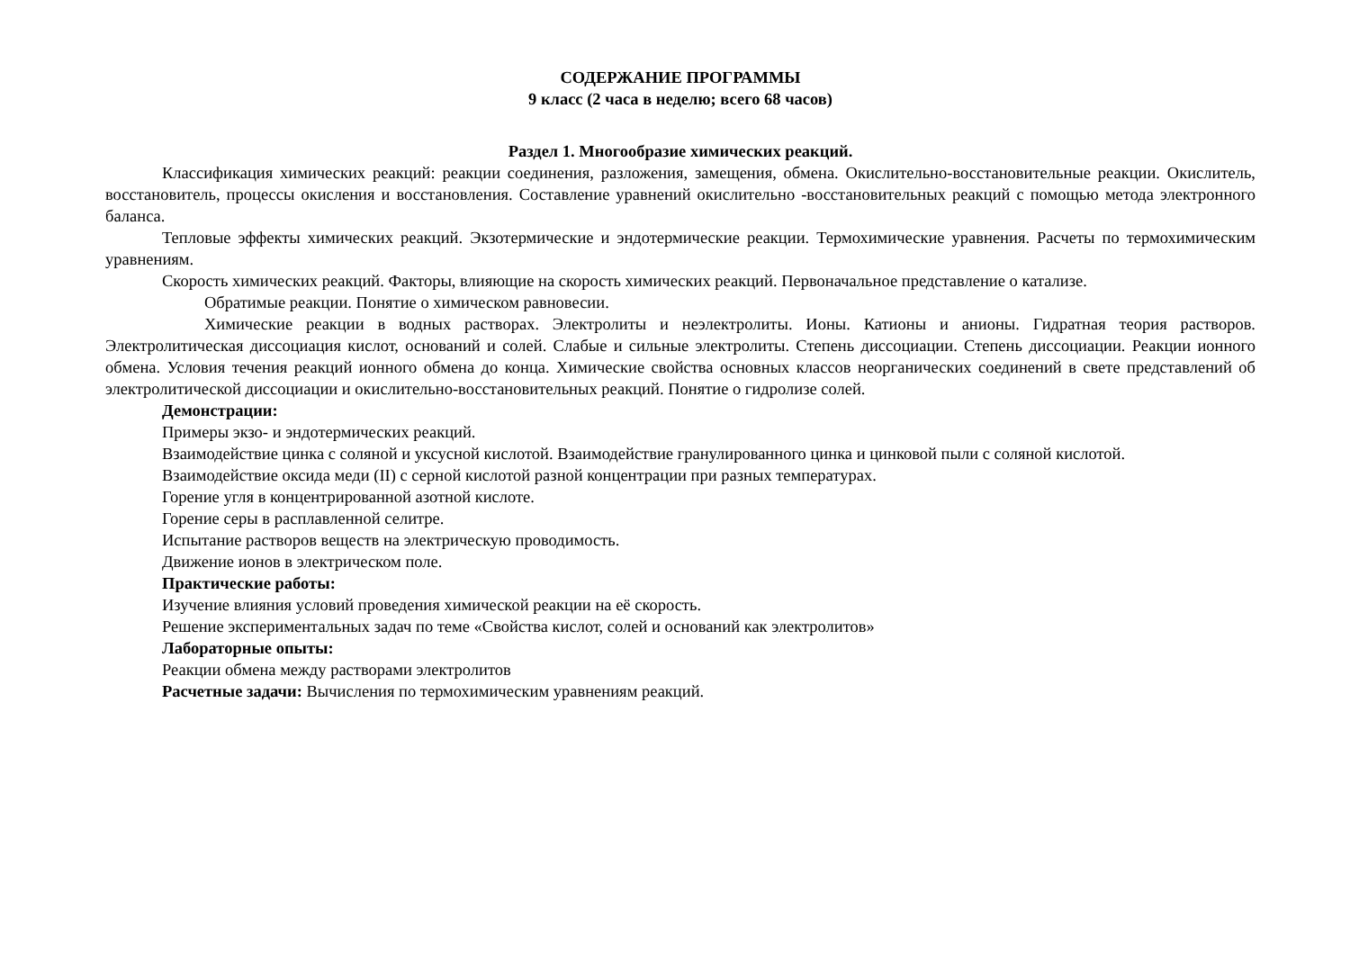СОДЕРЖАНИЕ ПРОГРАММЫ
9 класс (2 часа в неделю; всего 68 часов)
Раздел 1. Многообразие химических реакций.
Классификация химических реакций: реакции соединения, разложения, замещения, обмена. Окислительно-восстановительные реакции. Окислитель, восстановитель, процессы окисления и восстановления. Составление уравнений окислительно -восстановительных реакций с помощью метода электронного баланса.
Тепловые эффекты химических реакций. Экзотермические и эндотермические реакции. Термохимические уравнения. Расчеты по термохимическим уравнениям.
Скорость химических реакций. Факторы, влияющие на скорость химических реакций. Первоначальное представление о катализе.
Обратимые реакции. Понятие о химическом равновесии.
Химические реакции в водных растворах. Электролиты и неэлектролиты. Ионы. Катионы и анионы. Гидратная теория растворов. Электролитическая диссоциация кислот, оснований и солей. Слабые и сильные электролиты. Степень диссоциации. Степень диссоциации. Реакции ионного обмена. Условия течения реакций ионного обмена до конца. Химические свойства основных классов неорганических соединений в свете представлений об электролитической диссоциации и окислительно-восстановительных реакций. Понятие о гидролизе солей.
Демонстрации:
Примеры экзо- и эндотермических реакций.
Взаимодействие цинка с соляной и уксусной кислотой. Взаимодействие гранулированного цинка и цинковой пыли с соляной кислотой.
Взаимодействие оксида меди (II) с серной кислотой разной концентрации при разных температурах.
Горение угля в концентрированной азотной кислоте.
Горение серы в расплавленной селитре.
Испытание растворов веществ на электрическую проводимость.
Движение ионов в электрическом поле.
Практические работы:
Изучение влияния условий проведения химической реакции на её скорость.
Решение экспериментальных задач по теме «Свойства кислот, солей и оснований как электролитов»
Лабораторные опыты:
Реакции обмена между растворами электролитов
Расчетные задачи: Вычисления по термохимическим уравнениям реакций.